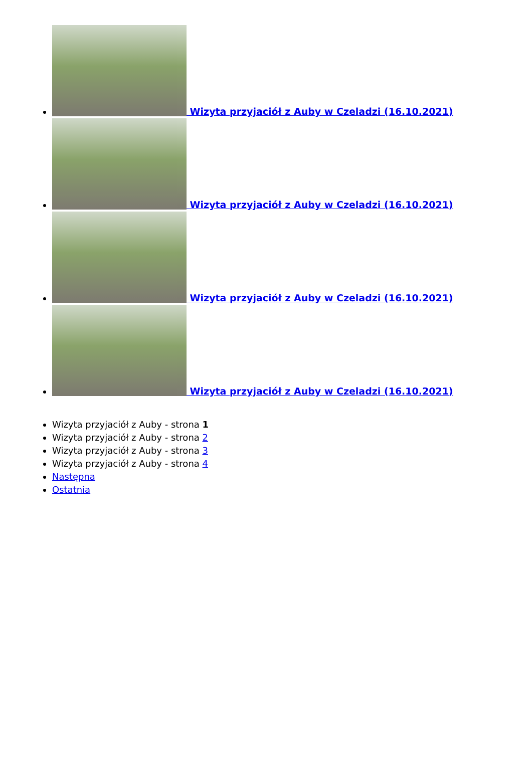Wizyta przyjaciół z Auby w Czeladzi (16.10.2021)
Wizyta przyjaciół z Auby w Czeladzi (16.10.2021)
Wizyta przyjaciół z Auby w Czeladzi (16.10.2021)
Wizyta przyjaciół z Auby w Czeladzi (16.10.2021)
Wizyta przyjaciół z Auby - strona 1
Wizyta przyjaciół z Auby - strona 2
Wizyta przyjaciół z Auby - strona 3
Wizyta przyjaciół z Auby - strona 4
Następna
Ostatnia